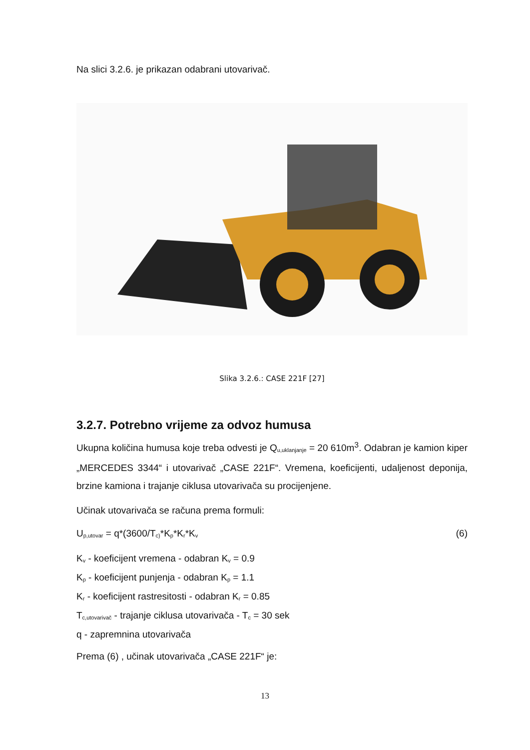Na slici 3.2.6. je prikazan odabrani utovarivač.
Slika 3.2.6.: CASE 221F [27]
3.2.7. Potrebno vrijeme za odvoz humusa
Ukupna količina humusa koje treba odvesti je Q<sub>u,uklanjanje</sub> = 20 610m<sup>3</sup>. Odabran je kamion kiper „MERCEDES 3344“ i utovarivač „CASE 221F“. Vremena, koeficijenti, udaljenost deponija, brzine kamiona i trajanje ciklusa utovarivača su procijenjene.
Učinak utovarivača se računa prema formuli:
U<sub>p,utovar</sub> = q*(3600/T<sub>c)</sub>*K<sub>p</sub>*K<sub>r</sub>*K<sub>v</sub> (6)
K<sub>v</sub> - koeficijent vremena - odabran K<sub>v</sub> = 0.9
K<sub>p</sub> - koeficijent punjenja - odabran K<sub>p</sub> = 1.1
K<sub>r</sub> - koeficijent rastresitosti - odabran K<sub>r</sub> = 0.85
T<sub>c,utovarivač</sub> - trajanje ciklusa utovarivača - T<sub>c</sub> = 30 sek
q - zapremnina utovarivača
Prema (6) , učinak utovarivača „CASE 221F“ je:
13